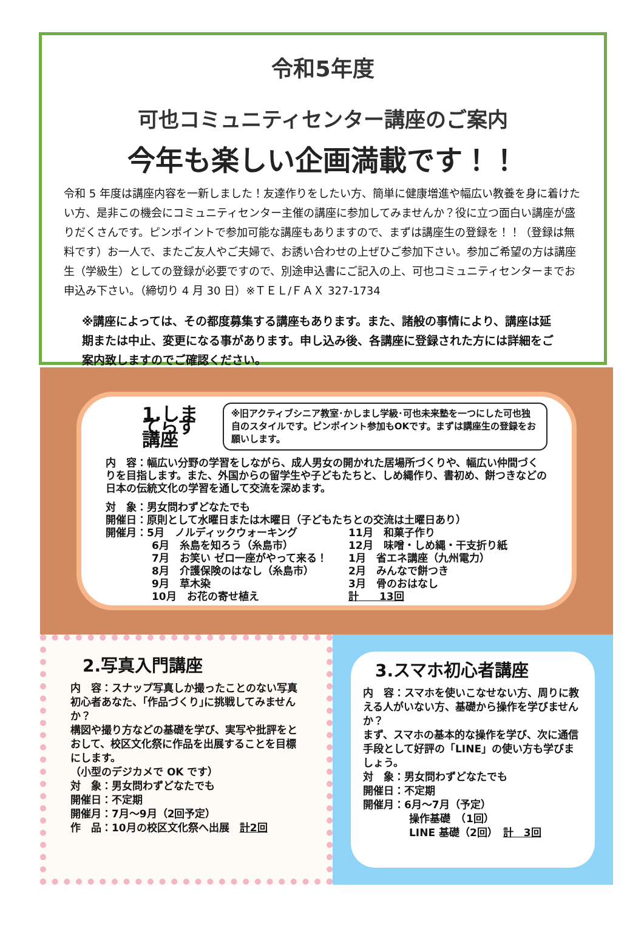令和5年度
可也コミュニティセンター講座のご案内
今年も楽しい企画満載です！！
令和 5 年度は講座内容を一新しました！友達作りをしたい方、簡単に健康増進や幅広い教養を身に着けたい方、是非この機会にコミュニティセンター主催の講座に参加してみませんか？役に立つ面白い講座が盛りだくさんです。ピンポイントで参加可能な講座もありますので、まずは講座生の登録を！！（登録は無料です）お一人で、またご友人やご夫婦で、お誘い合わせの上ぜひご参加下さい。参加ご希望の方は講座生（学級生）としての登録が必要ですので、別途申込書にご記入の上、可也コミュニティセンターまでお申込み下さい。（締切り 4 月 30 日）※ＴＥＬ/ＦＡＸ 327-1734
※講座によっては、その都度募集する講座もあります。また、諸般の事情により、講座は延期または中止、変更になる事があります。申し込み後、各講座に登録された方には詳細をご案内致しますのでご確認ください。
1.しまてらす講座
※旧アクティブシニア教室･かしまし学級･可也未来塾を一つにした可也独自のスタイルです。ピンポイント参加もOKです。まずは講座生の登録をお願いします。
内　容：幅広い分野の学習をしながら、成人男女の開かれた居場所づくりや、幅広い仲間づくりを目指します。また、外国からの留学生や子どもたちと、しめ縄作り、書初め、餅つきなどの日本の伝統文化の学習を通して交流を深めます。
対　象：男女問わずどなたでも
開催日：原則として水曜日または木曜日（子どもたちとの交流は土曜日あり）
開催月：5月　ノルディックウォーキング
6月　糸島を知ろう（糸島市）
7月　お笑い ゼロ一座がやって来る！
8月　介護保険のはなし（糸島市）
9月　草木染
10月　お花の寄せ植え
11月　和菓子作り
12月　味噌・しめ縄・干支折り紙
1月　省エネ講座（九州電力）
2月　みんなで餅つき
3月　骨のおはなし
計　　13回
2.写真入門講座
内　容：スナップ写真しか撮ったことのない写真初心者あなた、｢作品づくり｣に挑戦してみませんか？
構図や撮り方などの基礎を学び、実写や批評をとおして、校区文化祭に作品を出展することを目標にします。
（小型のデジカメで OK です）
対　象：男女問わずどなたでも
開催日：不定期
開催月：7月～9月（2回予定）
作　品：10月の校区文化祭へ出展　計2回
3.スマホ初心者講座
内　容：スマホを使いこなせない方、周りに教える人がいない方、基礎から操作を学びませんか？
まず、スマホの基本的な操作を学び、次に通信手段として好評の「LINE」の使い方も学びましょう。
対　象：男女問わずどなたでも
開催日：不定期
開催月：6月～7月（予定）
操作基礎　（1回）
LINE 基礎（2回）　計　3回